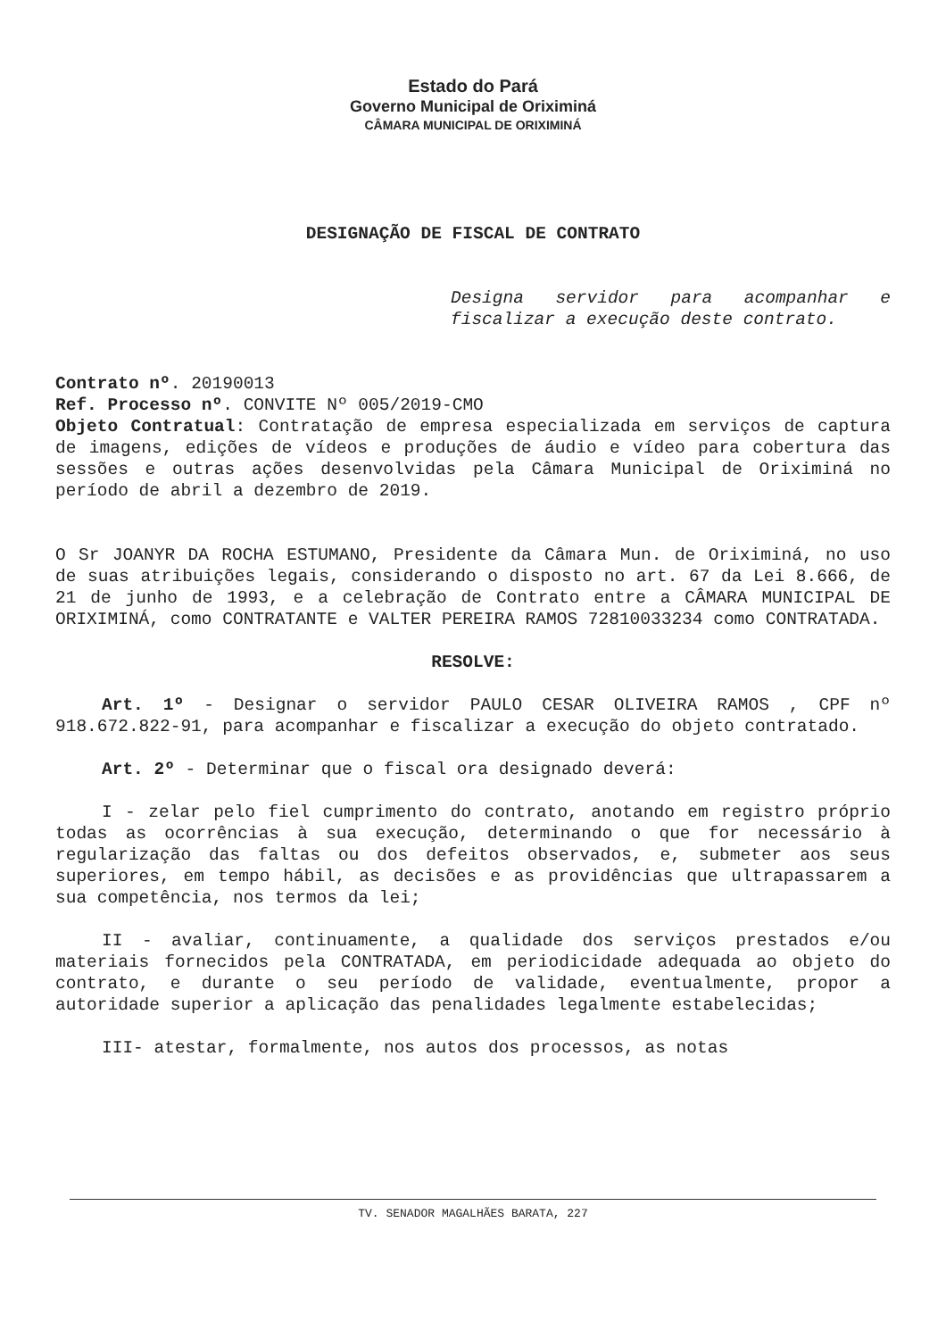Estado do Pará
Governo Municipal de Oriximiná
CÂMARA MUNICIPAL DE ORIXIMINÁ
DESIGNAÇÃO DE FISCAL DE CONTRATO
Designa servidor para acompanhar e fiscalizar a execução deste contrato.
Contrato nº. 20190013
Ref. Processo nº. CONVITE Nº 005/2019-CMO
Objeto Contratual: Contratação de empresa especializada em serviços de captura de imagens, edições de vídeos e produções de áudio e vídeo para cobertura das sessões e outras ações desenvolvidas pela Câmara Municipal de Oriximiná no período de abril a dezembro de 2019.
O Sr JOANYR DA ROCHA ESTUMANO, Presidente da Câmara Mun. de Oriximiná, no uso de suas atribuições legais, considerando o disposto no art. 67 da Lei 8.666, de 21 de junho de 1993, e a celebração de Contrato entre a CÂMARA MUNICIPAL DE ORIXIMINÁ, como CONTRATANTE e VALTER PEREIRA RAMOS 72810033234 como CONTRATADA.
RESOLVE:
Art. 1º - Designar o servidor PAULO CESAR OLIVEIRA RAMOS , CPF nº 918.672.822-91, para acompanhar e fiscalizar a execução do objeto contratado.
Art. 2º - Determinar que o fiscal ora designado deverá:
I - zelar pelo fiel cumprimento do contrato, anotando em registro próprio todas as ocorrências à sua execução, determinando o que for necessário à regularização das faltas ou dos defeitos observados, e, submeter aos seus superiores, em tempo hábil, as decisões e as providências que ultrapassarem a sua competência, nos termos da lei;
II - avaliar, continuamente, a qualidade dos serviços prestados e/ou materiais fornecidos pela CONTRATADA, em periodicidade adequada ao objeto do contrato, e durante o seu período de validade, eventualmente, propor a autoridade superior a aplicação das penalidades legalmente estabelecidas;
III- atestar, formalmente, nos autos dos processos, as notas
TV. SENADOR MAGALHÃES BARATA, 227